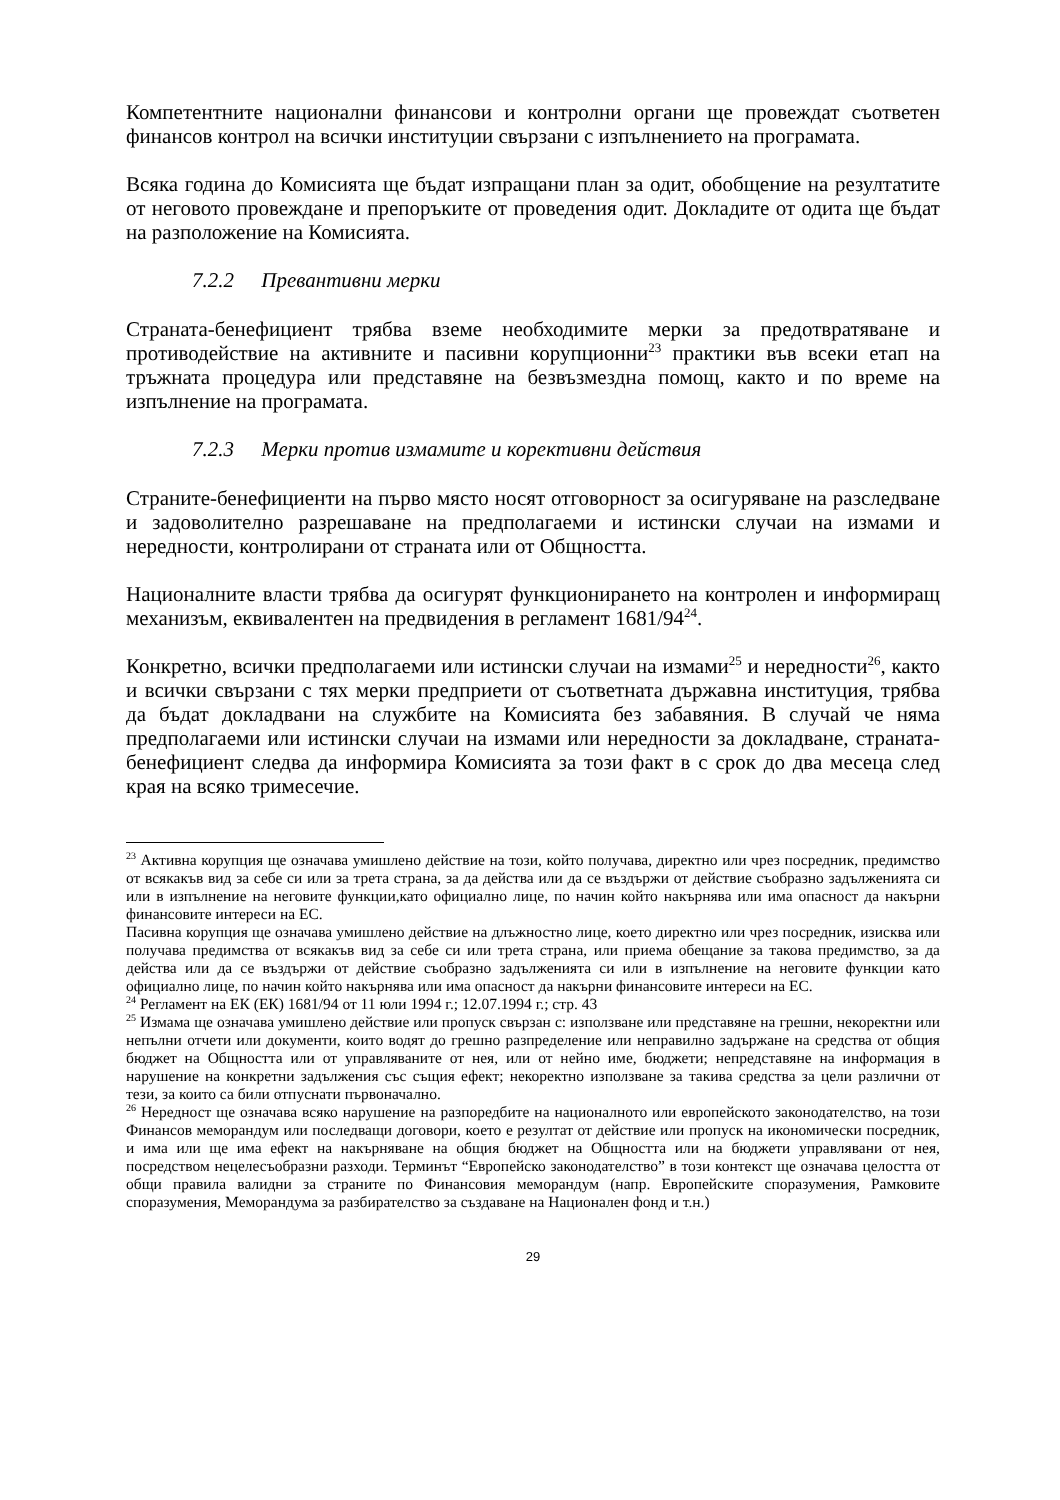Компетентните национални финансови и контролни органи ще провеждат съответен финансов контрол на всички институции свързани с изпълнението на програмата.
Всяка година до Комисията ще бъдат изпращани план за одит, обобщение на резултатите от неговото провеждане и препоръките от проведения одит. Докладите от одита ще бъдат на разположение на Комисията.
7.2.2 Превантивни мерки
Страната-бенефициент трябва вземе необходимите мерки за предотвратяване и противодействие на активните и пасивни корупционни<sup>23</sup> практики във всеки етап на тръжната процедура или представяне на безвъзмездна помощ, както и по време на изпълнение на програмата.
7.2.3 Мерки против измамите и корективни действия
Страните-бенефициенти на първо място носят отговорност за осигуряване на разследване и задоволително разрешаване на предполагаеми и истински случаи на измами и нередности, контролирани от страната или от Общността.
Националните власти трябва да осигурят функционирането на контролен и информиращ механизъм, еквивалентен на предвидения в регламент 1681/94<sup>24</sup>.
Конкретно, всички предполагаеми или истински случаи на измами<sup>25</sup> и нередности<sup>26</sup>, както и всички свързани с тях мерки предприети от съответната държавна институция, трябва да бъдат докладвани на службите на Комисията без забавяния. В случай че няма предполагаеми или истински случаи на измами или нередности за докладване, страната-бенефициент следва да информира Комисията за този факт в с срок до два месеца след края на всяко тримесечие.
<sup>23</sup> Активна корупция ще означава умишлено действие на този, който получава, директно или чрез посредник, предимство от всякакъв вид за себе си или за трета страна, за да действа или да се въздържи от действие съобразно задълженията си или в изпълнение на неговите функции,като официално лице, по начин който накърнява или има опасност да накърни финансовите интереси на ЕС.
Пасивна корупция ще означава умишлено действие на длъжностно лице, което директно или чрез посредник, изисква или получава предимства от всякакъв вид за себе си или трета страна, или приема обещание за такова предимство, за да действа или да се въздържи от действие съобразно задълженията си или в изпълнение на неговите функции като официално лице, по начин който накърнява или има опасност да накърни финансовите интереси на ЕС.
<sup>24</sup> Регламент на ЕК (ЕК) 1681/94 от 11 юли 1994 г.; 12.07.1994 г.; стр. 43
<sup>25</sup> Измама ще означава умишлено действие или пропуск свързан с: използване или представяне на грешни, некоректни или непълни отчети или документи, които водят до грешно разпределение или неправилно задържане на средства от общия бюджет на Общността или от управляваните от нея, или от нейно име, бюджети; непредставяне на информация в нарушение на конкретни задължения със същия ефект; некоректно използване за такива средства за цели различни от тези, за които са били отпуснати първоначално.
<sup>26</sup> Нередност ще означава всяко нарушение на разпоредбите на националното или европейското законодателство, на този Финансов меморандум или последващи договори, което е резултат от действие или пропуск на икономически посредник, и има или ще има ефект на накърняване на общия бюджет на Общността или на бюджети управлявани от нея, посредством нецелесъобразни разходи. Терминът “Европейско законодателство” в този контекст ще означава целостта от общи правила валидни за страните по Финансовия меморандум (напр. Европейските споразумения, Рамковите споразумения, Меморандума за разбирателство за създаване на Национален фонд и т.н.)
29